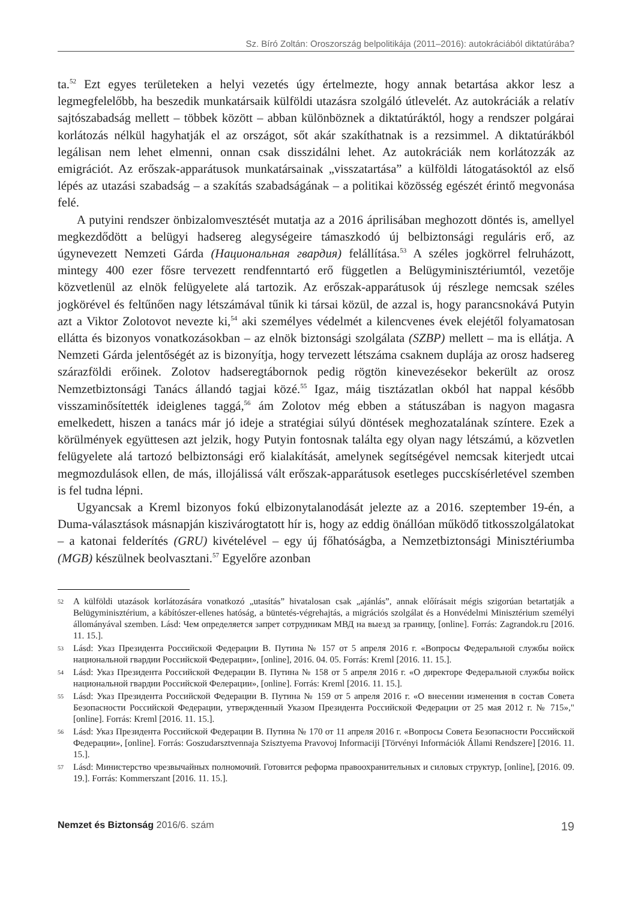Sz. Bíró Zoltán: Oroszország belpolitikája (2011–2016): autokráciából diktatúrába?
ta.<sup>52</sup> Ezt egyes területeken a helyi vezetés úgy értelmezte, hogy annak betartása akkor lesz a legmegfelelőbb, ha beszedik munkatársaik külföldi utazásra szolgáló útlevelét. Az autokráciák a relatív sajtószabadság mellett – többek között – abban különböznek a diktatúráktól, hogy a rendszer polgárai korlátozás nélkül hagyhatják el az országot, sőt akár szakíthatnak is a rezsimmel. A diktatúrákból legálisan nem lehet elmenni, onnan csak disszidálni lehet. Az autokráciák nem korlátozzák az emigrációt. Az erőszak-apparátusok munkatársainak „visszatartása” a külföldi látogatásoktól az első lépés az utazási szabadság – a szakítás szabadságának – a politikai közösség egészét érintő megvonása felé.
A putyini rendszer önbizalomvesztését mutatja az a 2016 áprilisában meghozott döntés is, amellyel megkezdődött a belügyi hadsereg alegységeire támaszkodó új belbiztonsági reguláris erő, az úgynevezett Nemzeti Gárda (Национальная гвардия) felállítása.<sup>53</sup> A széles jogkörrel felruházott, mintegy 400 ezer fősre tervezett rendfenntartó erő független a Belügyminisztériumtól, vezetője közvetlenül az elnök felügyelete alá tartozik. Az erőszak-apparátusok új részlege nemcsak széles jogkörével és feltűnően nagy létszámával tűnik ki társai közül, de azzal is, hogy parancsnokává Putyin azt a Viktor Zolotovot nevezte ki,<sup>54</sup> aki személyes védelmét a kilencvenes évek elejétől folyamatosan ellátta és bizonyos vonatkozásokban – az elnök biztonsági szolgálata (SZBP) mellett – ma is ellátja. A Nemzeti Gárda jelentőségét az is bizonyítja, hogy tervezett létszáma csaknem duplája az orosz hadsereg szárazföldi erőinek. Zolotov hadseregtábornok pedig rögtön kinevezésekor bekerült az orosz Nemzetbiztonsági Tanács állandó tagjai közé.<sup>55</sup> Igaz, máig tisztázatlan okból hat nappal később visszaminősítették ideiglenes taggá,<sup>56</sup> ám Zolotov még ebben a státuszában is nagyon magasra emelkedett, hiszen a tanács már jó ideje a stratégiai súlyú döntések meghozatalának színtere. Ezek a körülmények együttesen azt jelzik, hogy Putyin fontosnak találta egy olyan nagy létszámú, a közvetlen felügyelete alá tartozó belbiztonsági erő kialakítását, amelynek segítségével nemcsak kiterjedt utcai megmozdulások ellen, de más, illojálissá vált erőszak-apparátusok esetleges puccskísérletével szemben is fel tudna lépni.
Ugyancsak a Kreml bizonyos fokú elbizonytalanodását jelezte az a 2016. szeptember 19-én, a Duma-választások másnapján kiszivárogtatott hír is, hogy az eddig önállóan működő titkosszolgálatokat – a katonai felderítés (GRU) kivételével – egy új főhatóságba, a Nemzetbiztonsági Minisztériumba (MGB) készülnek beolvasztani.<sup>57</sup> Egyelőre azonban
52 A külföldi utazások korlátozására vonatkozó „utasítás” hivatalosan csak „ajánlás”, annak előírásait mégis szigorúan betartatják a Belügyminisztérium, a kábítószer-ellenes hatóság, a büntetés-végrehajtás, a migrációs szolgálat és a Honvédelmi Minisztérium személyi állományával szemben. Lásd: Чем определяется запрет сотрудникам МВД на выезд за границу, [online]. Forrás: Zagrandok.ru [2016. 11. 15.].
53 Lásd: Указ Президента Российской Федерации В. Путина № 157 от 5 апреля 2016 г. «Вопросы Федеральной службы войск национальной гвардии Российской Федерации», [online], 2016. 04. 05. Forrás: Kreml [2016. 11. 15.].
54 Lásd: Указ Президента Российской Федерации В. Путина № 158 от 5 апреля 2016 г. «О директоре Федеральной службы войск национальной гвардии Российской Фелерации», [online]. Forrás: Kreml [2016. 11. 15.].
55 Lásd: Указ Президента Российской Федерации В. Путина № 159 от 5 апреля 2016 г. «О внесении изменения в состав Совета Безопасности Российской Федерации, утвержденный Указом Президента Российской Федерации от 25 мая 2012 г. № 715»,"[online]. Forrás: Kreml [2016. 11. 15.].
56 Lásd: Указ Президента Российской Федерации В. Путина № 170 от 11 апреля 2016 г. «Вопросы Совета Безопасности Российской Федерации», [online]. Forrás: Goszudarsztvennaja Szisztyema Pravovoj Informaciji [Törvényi Információk Állami Rendszere] [2016. 11. 15.].
57 Lásd: Министерство чрезвычайных полномочий. Готовится реформа правоохранительных и силовых структур, [online], [2016. 09. 19.]. Forrás: Kommerszant [2016. 11. 15.].
Nemzet és Biztonság 2016/6. szám 19